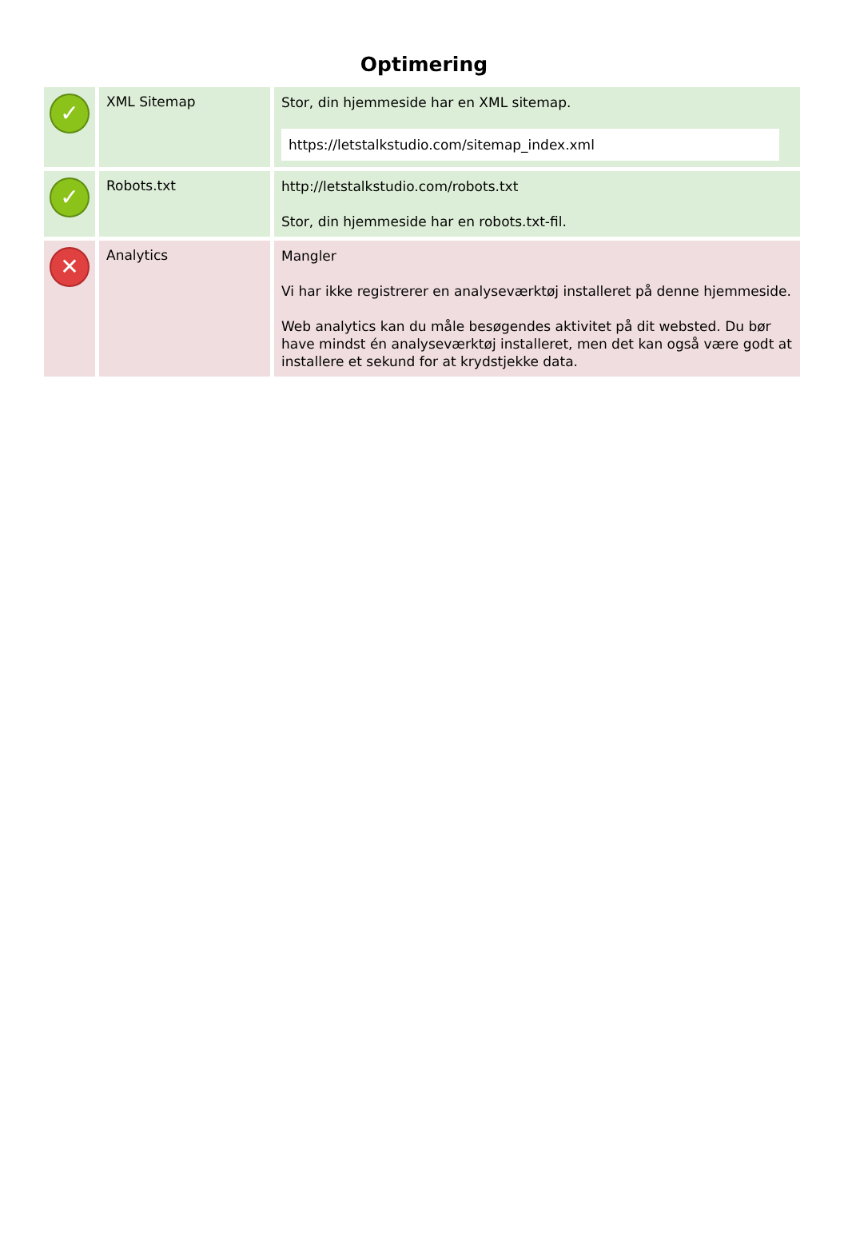Optimering
| ✓ | XML Sitemap | Stor, din hjemmeside har en XML sitemap. https://letstalkstudio.com/sitemap_index.xml |
| ✓ | Robots.txt | http://letstalkstudio.com/robots.txt Stor, din hjemmeside har en robots.txt-fil. |
| ✕ | Analytics | Mangler Vi har ikke registrerer en analyseværktøj installeret på denne hjemmeside. Web analytics kan du måle besøgendes aktivitet på dit websted. Du bør have mindst én analyseværktøj installeret, men det kan også være godt at installere et sekund for at krydstjekke data. |